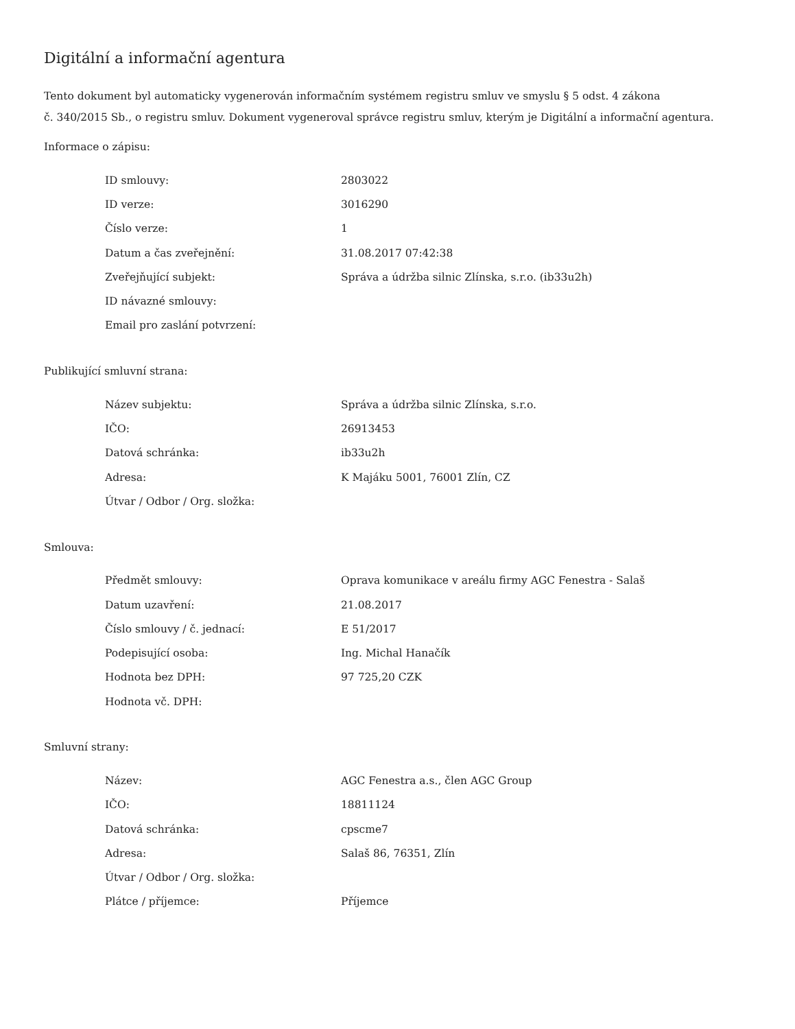Digitální a informační agentura
Tento dokument byl automaticky vygenerován informačním systémem registru smluv ve smyslu § 5 odst. 4 zákona
č. 340/2015 Sb., o registru smluv. Dokument vygeneroval správce registru smluv, kterým je Digitální a informační agentura.
Informace o zápisu:
| ID smlouvy: | 2803022 |
| ID verze: | 3016290 |
| Číslo verze: | 1 |
| Datum a čas zveřejnění: | 31.08.2017 07:42:38 |
| Zveřejňující subjekt: | Správa a údržba silnic Zlínska, s.r.o. (ib33u2h) |
| ID návazné smlouvy: | |
| Email pro zaslání potvrzení: | |
Publikující smluvní strana:
| Název subjektu: | Správa a údržba silnic Zlínska, s.r.o. |
| IČO: | 26913453 |
| Datová schránka: | ib33u2h |
| Adresa: | K Majáku 5001, 76001 Zlín, CZ |
| Útvar / Odbor / Org. složka: | |
Smlouva:
| Předmět smlouvy: | Oprava komunikace v areálu firmy AGC Fenestra - Salaš |
| Datum uzavření: | 21.08.2017 |
| Číslo smlouvy / č. jednací: | E 51/2017 |
| Podepisující osoba: | Ing. Michal Hanačík |
| Hodnota bez DPH: | 97 725,20 CZK |
| Hodnota vč. DPH: | |
Smluvní strany:
| Název: | AGC Fenestra a.s., člen AGC Group |
| IČO: | 18811124 |
| Datová schránka: | cpscme7 |
| Adresa: | Salaš 86, 76351, Zlín |
| Útvar / Odbor / Org. složka: | |
| Plátce / příjemce: | Příjemce |